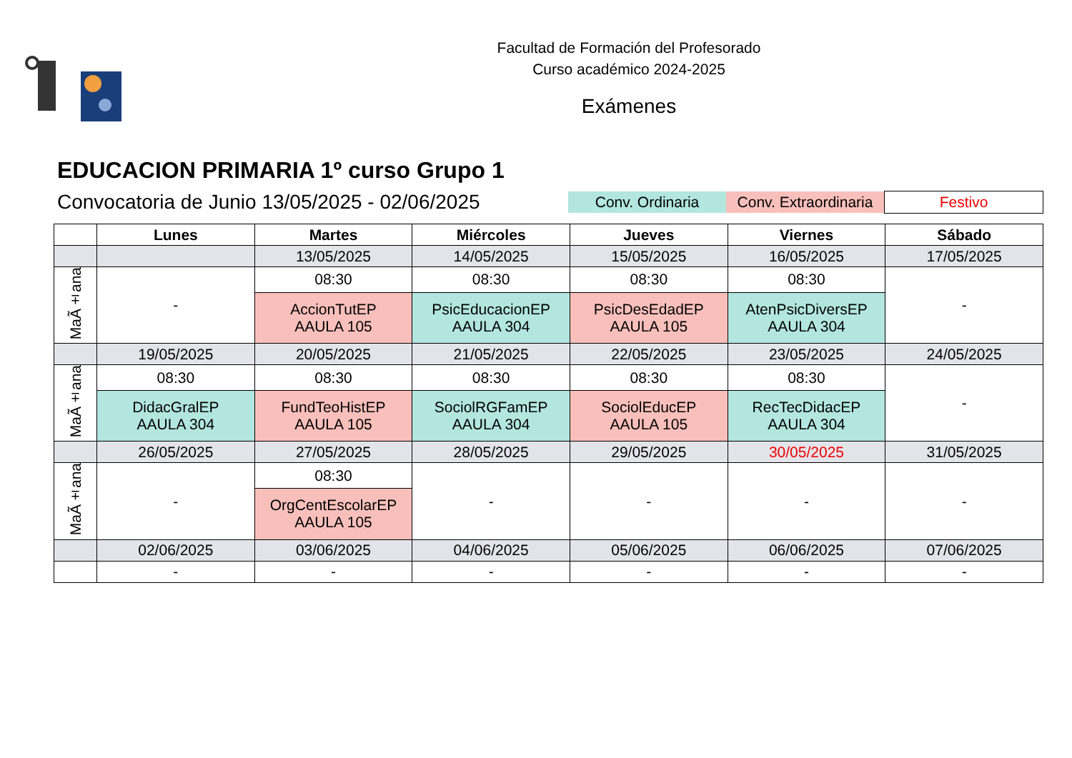Facultad de Formación del Profesorado
Curso académico 2024-2025
Exámenes
EDUCACION PRIMARIA 1º curso Grupo 1
Convocatoria de Junio 13/05/2025 - 02/06/2025
Conv. Ordinaria
Conv. Extraordinaria
Festivo
| | Lunes | Martes | Miércoles | Jueves | Viernes | Sábado |
| --- | --- | --- | --- | --- | --- | --- |
| | | 13/05/2025 | 14/05/2025 | 15/05/2025 | 16/05/2025 | 17/05/2025 |
| MaÃ±ana | - | 08:30 | 08:30 | 08:30 | 08:30 | - |
| | | AccionTutEP AAULA 105 | PsicEducacionEP AAULA 304 | PsicDesEdadEP AAULA 105 | AtenPsicDiversEP AAULA 304 | |
| | 19/05/2025 | 20/05/2025 | 21/05/2025 | 22/05/2025 | 23/05/2025 | 24/05/2025 |
| MaÃ±ana | 08:30 | 08:30 | 08:30 | 08:30 | 08:30 | - |
| | DidacGralEP AAULA 304 | FundTeoHistEP AAULA 105 | SociolRGFamEP AAULA 304 | SociolEducEP AAULA 105 | RecTecDidacEP AAULA 304 | |
| | 26/05/2025 | 27/05/2025 | 28/05/2025 | 29/05/2025 | 30/05/2025 | 31/05/2025 |
| MaÃ±ana | - | 08:30 | - | - | - | - |
| | | OrgCentEscolarEP AAULA 105 | | | | |
| | 02/06/2025 | 03/06/2025 | 04/06/2025 | 05/06/2025 | 06/06/2025 | 07/06/2025 |
| | - | - | - | - | - | - |